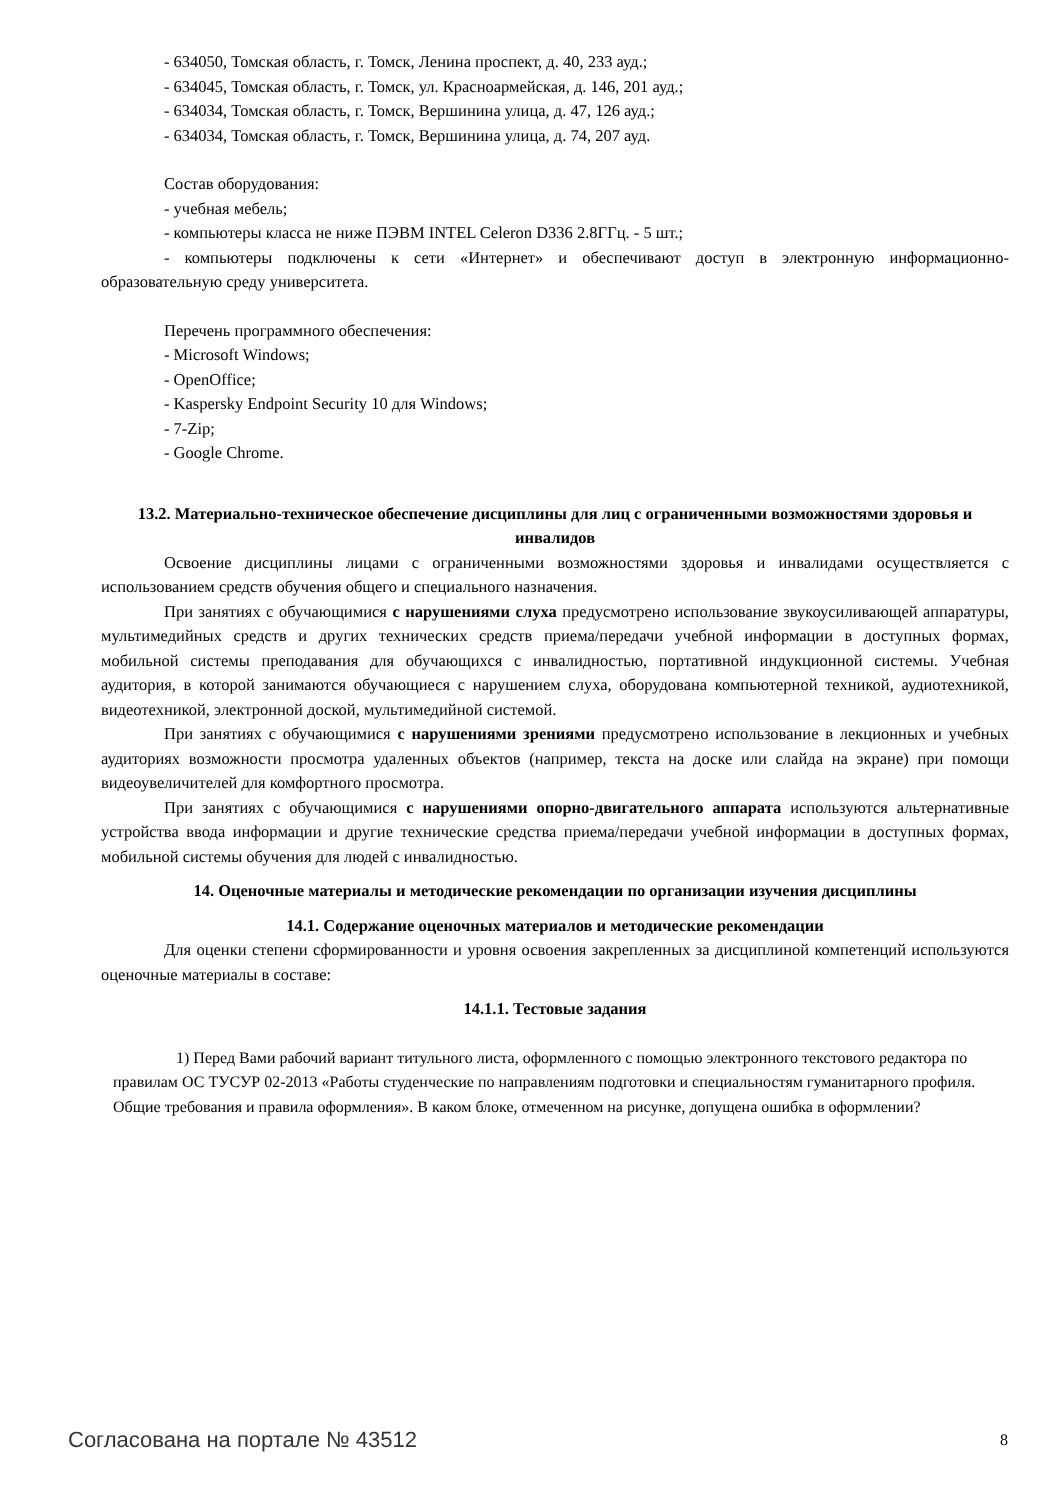- 634050, Томская область, г. Томск, Ленина проспект, д. 40, 233 ауд.;
- 634045, Томская область, г. Томск, ул. Красноармейская, д. 146, 201 ауд.;
- 634034, Томская область, г. Томск, Вершинина улица, д. 47, 126 ауд.;
- 634034, Томская область, г. Томск, Вершинина улица, д. 74, 207 ауд.
Состав оборудования:
- учебная мебель;
- компьютеры класса не ниже ПЭВМ INTEL Celeron D336 2.8ГГц. - 5 шт.;
- компьютеры подключены к сети «Интернет» и обеспечивают доступ в электронную информационно-образовательную среду университета.
Перечень программного обеспечения:
- Microsoft Windows;
- OpenOffice;
- Kaspersky Endpoint Security 10 для Windows;
- 7-Zip;
- Google Chrome.
13.2. Материально-техническое обеспечение дисциплины для лиц с ограниченными возможностями здоровья и инвалидов
Освоение дисциплины лицами с ограниченными возможностями здоровья и инвалидами осуществляется с использованием средств обучения общего и специального назначения.
При занятиях с обучающимися с нарушениями слуха предусмотрено использование звукоусиливающей аппаратуры, мультимедийных средств и других технических средств приема/передачи учебной информации в доступных формах, мобильной системы преподавания для обучающихся с инвалидностью, портативной индукционной системы. Учебная аудитория, в которой занимаются обучающиеся с нарушением слуха, оборудована компьютерной техникой, аудиотехникой, видеотехникой, электронной доской, мультимедийной системой.
При занятиях с обучающимися с нарушениями зрениями предусмотрено использование в лекционных и учебных аудиториях возможности просмотра удаленных объектов (например, текста на доске или слайда на экране) при помощи видеоувеличителей для комфортного просмотра.
При занятиях с обучающимися с нарушениями опорно-двигательного аппарата используются альтернативные устройства ввода информации и другие технические средства приема/передачи учебной информации в доступных формах, мобильной системы обучения для людей с инвалидностью.
14. Оценочные материалы и методические рекомендации по организации изучения дисциплины
14.1. Содержание оценочных материалов и методические рекомендации
Для оценки степени сформированности и уровня освоения закрепленных за дисциплиной компетенций используются оценочные материалы в составе:
14.1.1. Тестовые задания
1) Перед Вами рабочий вариант титульного листа, оформленного с помощью электронного текстового редактора по правилам ОС ТУСУР 02-2013 «Работы студенческие по направлениям подготовки и специальностям гуманитарного профиля. Общие требования и правила оформления». В каком блоке, отмеченном на рисунке, допущена ошибка в оформлении?
Согласована на портале № 43512 8